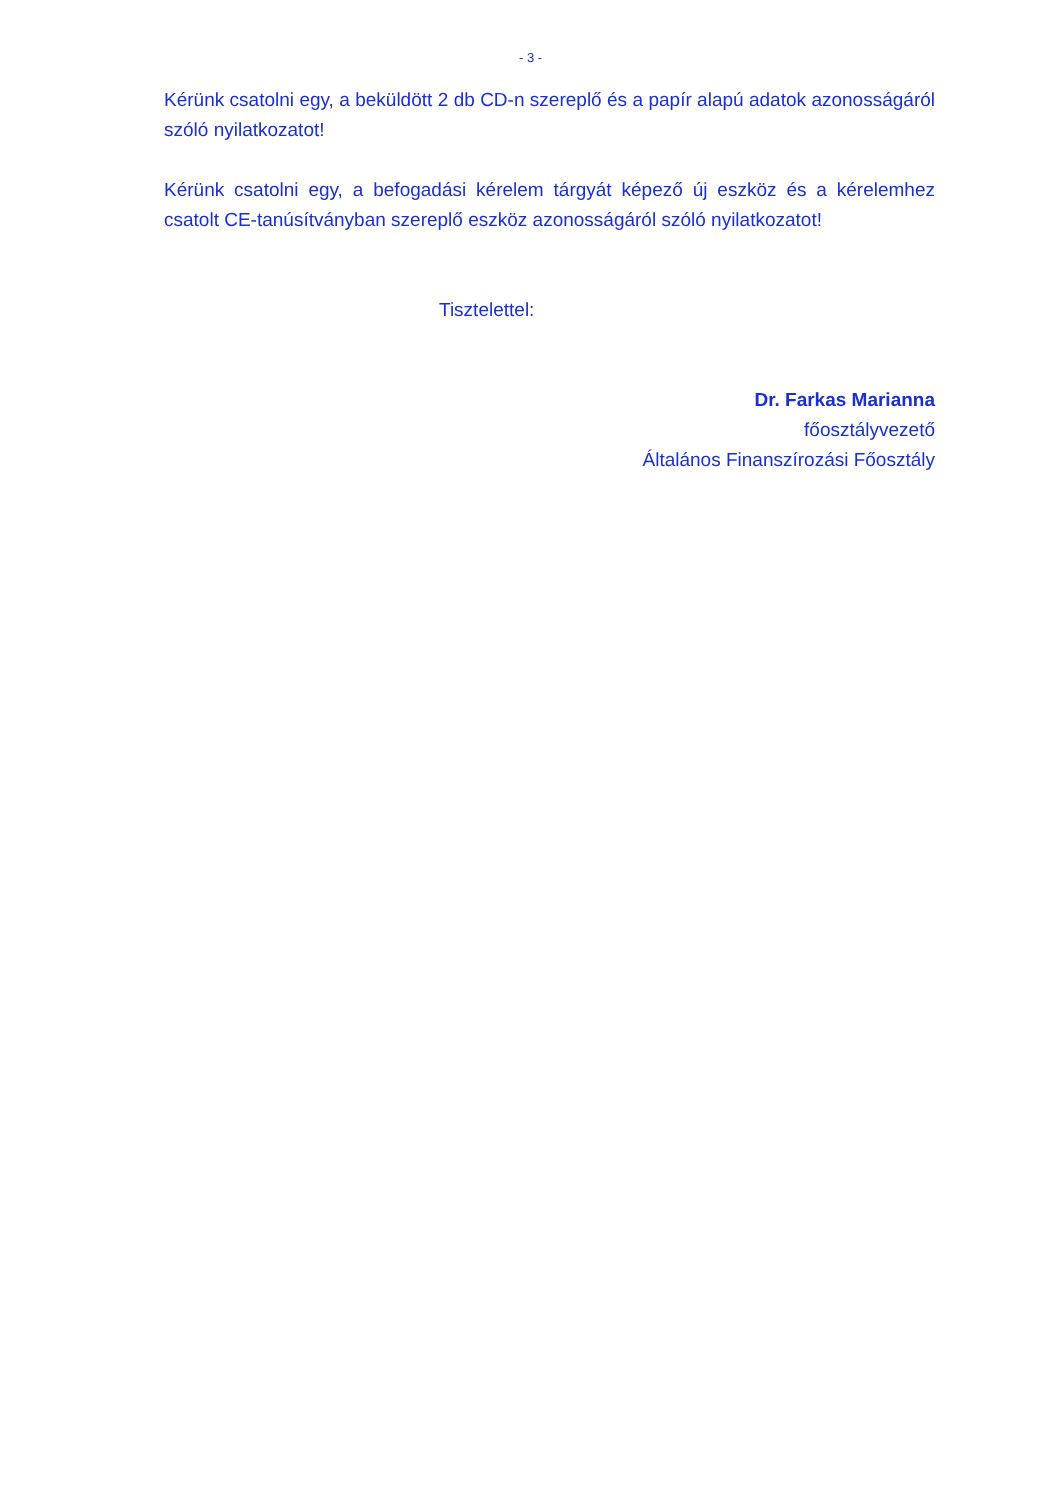- 3 -
Kérünk csatolni egy, a beküldött 2 db CD-n szereplő és a papír alapú adatok azonosságáról szóló nyilatkozatot!
Kérünk csatolni egy, a befogadási kérelem tárgyát képező új eszköz és a kérelemhez csatolt CE-tanúsítványban szereplő eszköz azonosságáról szóló nyilatkozatot!
Tisztelettel:
Dr. Farkas Marianna
főosztályvezető
Általános Finanszírozási Főosztály